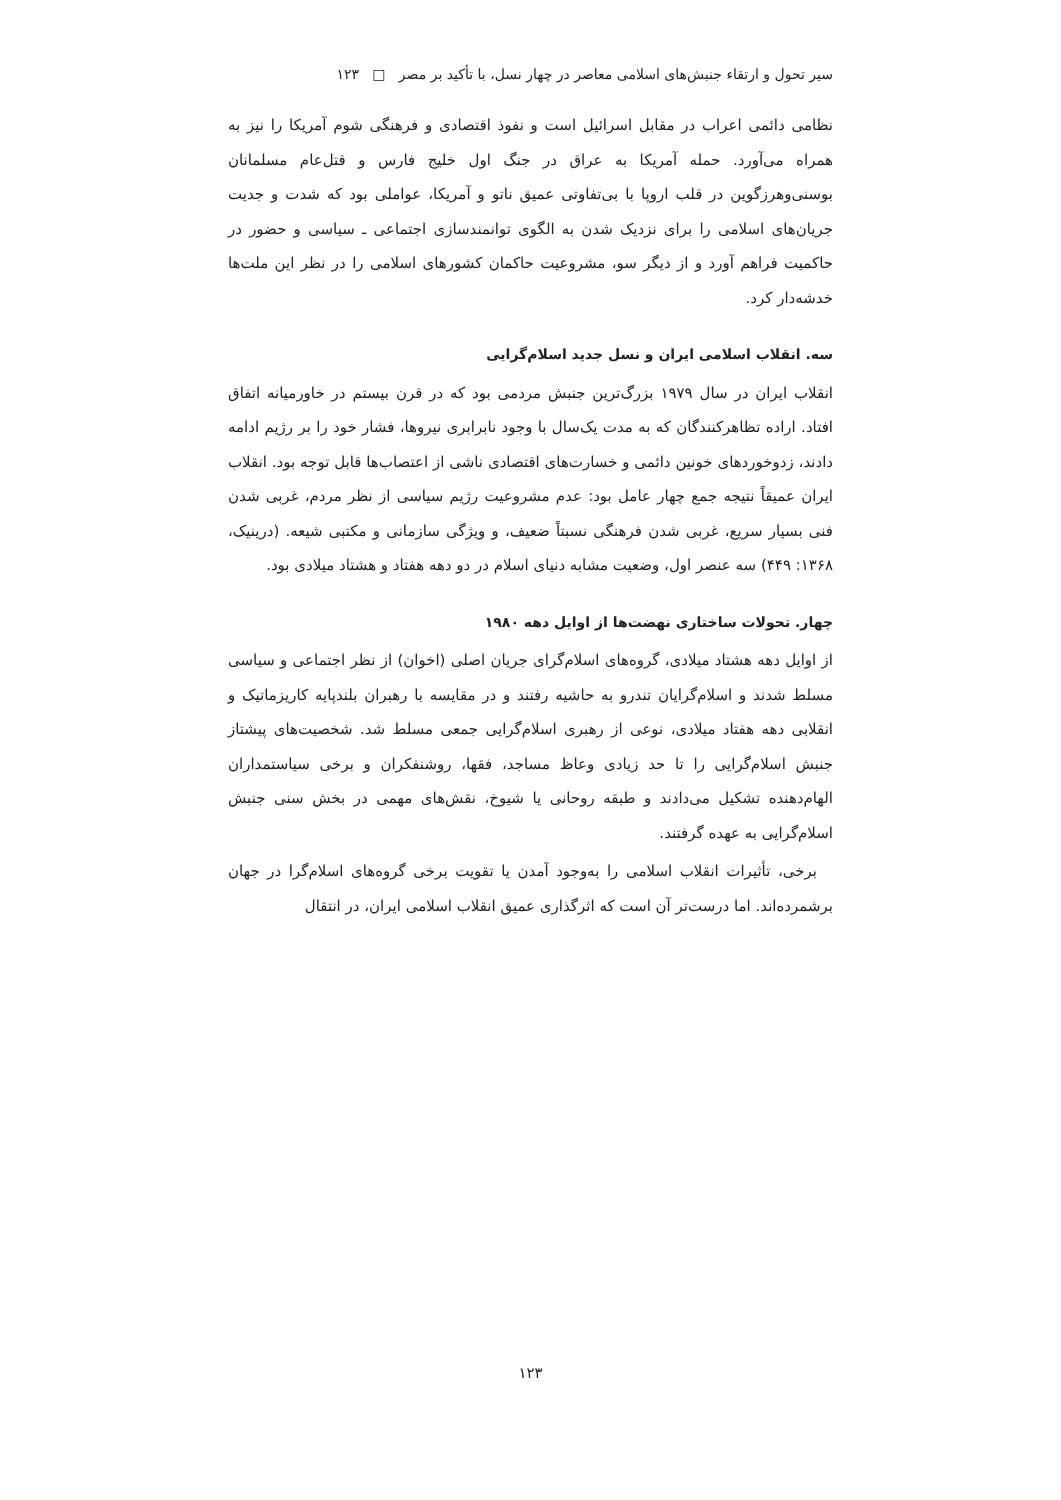سیر تحول و ارتقاء جنبش‌های اسلامی معاصر در چهار نسل، با تأکید بر مصر □ ۱۲۳
نظامی دائمی اعراب در مقابل اسرائیل است و نفوذ اقتصادی و فرهنگی شوم آمریکا را نیز به همراه می‌آورد. حمله آمریکا به عراق در جنگ اول خلیج فارس و قتل‌عام مسلمانان بوسنی‌وهرزگوین در قلب اروپا با بی‌تفاوتی عمیق ناتو و آمریکا، عواملی بود که شدت و جدیت جریان‌های اسلامی را برای نزدیک شدن به الگوی توانمندسازی اجتماعی ـ سیاسی و حضور در حاکمیت فراهم آورد و از دیگر سو، مشروعیت حاکمان کشورهای اسلامی را در نظر این ملت‌ها خدشه‌دار کرد.
سه. انقلاب اسلامی ایران و نسل جدید اسلام‌گرایی
انقلاب ایران در سال ۱۹۷۹ بزرگ‌ترین جنبش مردمی بود که در قرن بیستم در خاورمیانه اتفاق افتاد. اراده تظاهرکنندگان که به مدت یک‌سال با وجود نابرابری نیروها، فشار خود را بر رژیم ادامه دادند، زدوخوردهای خونین دائمی و خسارت‌های اقتصادی ناشی از اعتصاب‌ها قابل توجه بود. انقلاب ایران عمیقاً نتیجه جمع چهار عامل بود: عدم مشروعیت رژیم سیاسی از نظر مردم، غربی شدن فنی بسیار سریع، غربی شدن فرهنگی نسبتاً ضعیف، و ویژگی سازمانی و مکتبی شیعه. (درینیک، ۱۳۶۸: ۴۴۹) سه عنصر اول، وضعیت مشابه دنیای اسلام در دو دهه هفتاد و هشتاد میلادی بود.
چهار. تحولات ساختاری نهضت‌ها از اوایل دهه ۱۹۸۰
از اوایل دهه هشتاد میلادی، گروه‌های اسلام‌گرای جریان اصلی (اخوان) از نظر اجتماعی و سیاسی مسلط شدند و اسلام‌گرایان تندرو به حاشیه رفتند و در مقایسه با رهبران بلندپایه کاریزماتیک و انقلابی دهه هفتاد میلادی، نوعی از رهبری اسلام‌گرایی جمعی مسلط شد. شخصیت‌های پیشتاز جنبش اسلام‌گرایی را تا حد زیادی وعاظ مساجد، فقها، روشنفکران و برخی سیاستمداران الهام‌دهنده تشکیل می‌دادند و طبقه روحانی یا شیوخ، نقش‌های مهمی در بخش سنی جنبش اسلام‌گرایی به عهده گرفتند.
برخی، تأثیرات انقلاب اسلامی را به‌وجود آمدن یا تقویت برخی گروه‌های اسلام‌گرا در جهان برشمرده‌اند. اما درست‌تر آن است که اثرگذاری عمیق انقلاب اسلامی ایران، در انتقال
۱۲۳